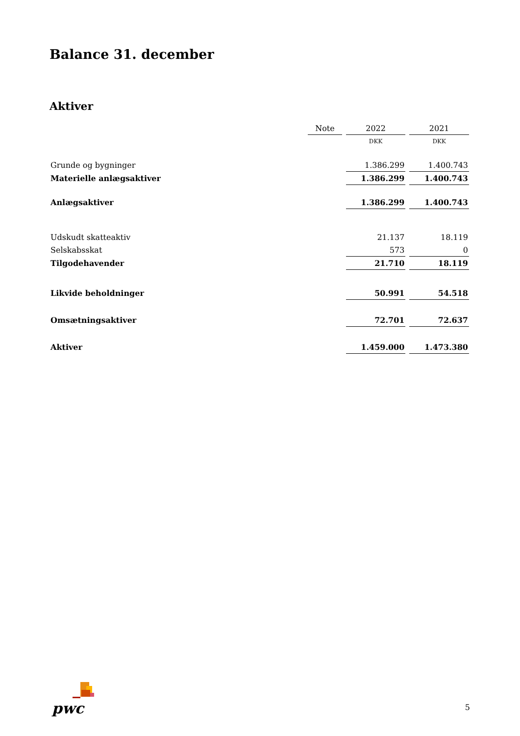Balance 31. december
Aktiver
| | Note | 2022 | 2021 |
| --- | --- | --- | --- |
| | | DKK | DKK |
| Grunde og bygninger | | 1.386.299 | 1.400.743 |
| Materielle anlægsaktiver | | 1.386.299 | 1.400.743 |
| Anlægsaktiver | | 1.386.299 | 1.400.743 |
| Udskudt skatteaktiv | | 21.137 | 18.119 |
| Selskabsskat | | 573 | 0 |
| Tilgodehavender | | 21.710 | 18.119 |
| Likvide beholdninger | | 50.991 | 54.518 |
| Omsætningsaktiver | | 72.701 | 72.637 |
| Aktiver | | 1.459.000 | 1.473.380 |
pwc
5